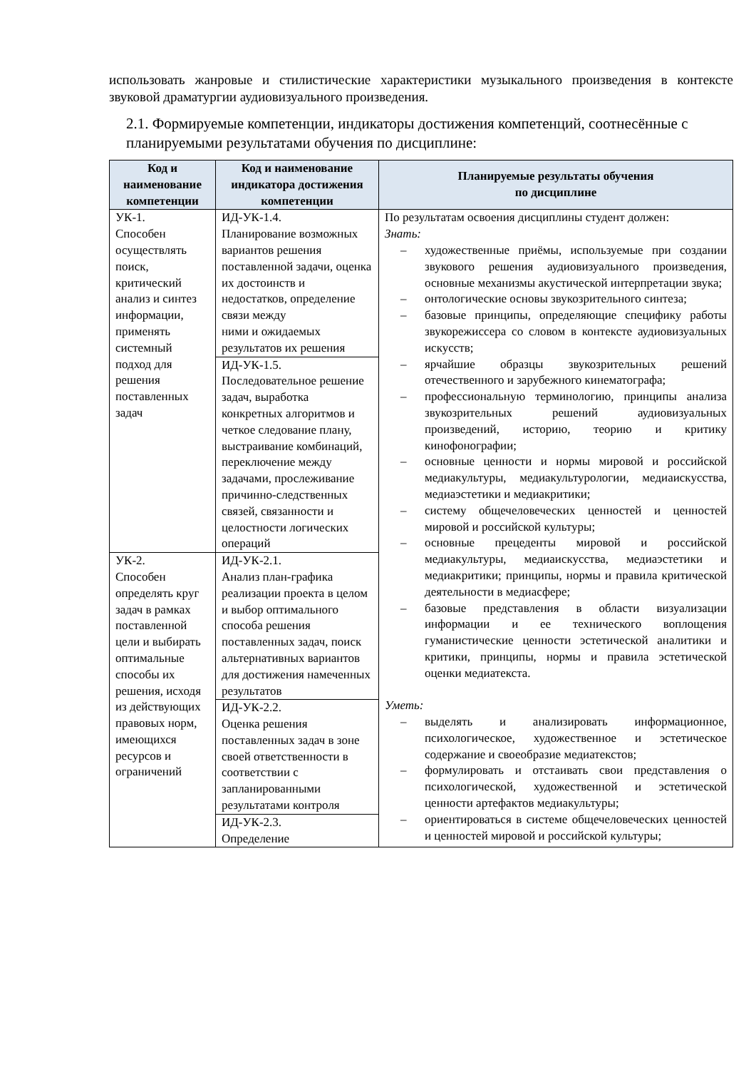использовать жанровые и стилистические характеристики музыкального произведения в контексте звуковой драматургии аудиовизуального произведения.
2.1. Формируемые компетенции, индикаторы достижения компетенций, соотнесённые с планируемыми результатами обучения по дисциплине:
| Код и наименование компетенции | Код и наименование индикатора достижения компетенции | Планируемые результаты обучения по дисциплине |
| --- | --- | --- |
| УК-1. Способен осуществлять поиск, критический анализ и синтез информации, применять системный подход для решения поставленных задач | ИД-УК-1.4. Планирование возможных вариантов решения поставленной задачи, оценка их достоинств и недостатков, определение связи между ними и ожидаемых результатов их решения | По результатам освоения дисциплины студент должен: Знать: – художественные приёмы, используемые при создании звукового решения аудиовизуального произведения, основные механизмы акустической интерпретации звука; – онтологические основы звукозрительного синтеза; – базовые принципы, определяющие специфику работы звукорежиссера со словом в контексте аудиовизуальных искусств; – ярчайшие образцы звукозрительных решений отечественного и зарубежного кинематографа; – профессиональную терминологию, принципы анализа звукозрительных решений аудиовизуальных произведений, историю, теорию и критику кинофонографии; – основные ценности и нормы мировой и российской медиакультуры, медиакультурологии, медиаискусства, медиаэстетики и медиакритики; – систему общечеловеческих ценностей и ценностей мировой и российской культуры; – основные прецеденты мировой и российской медиакультуры, медиаискусства, медиаэстетики и медиакритики; принципы, нормы и правила критической деятельности в медиасфере; – базовые представления в области визуализации информации и ее технического воплощения гуманистические ценности эстетической аналитики и критики, принципы, нормы и правила эстетической оценки медиатекста. Уметь: – выделять и анализировать информационное, психологическое, художественное и эстетическое содержание и своеобразие медиатекстов; – формулировать и отстаивать свои представления о психологической, художественной и эстетической ценности артефактов медиакультуры; – ориентироваться в системе общечеловеческих ценностей и ценностей мировой и российской культуры; |
| | ИД-УК-1.5. Последовательное решение задач, выработка конкретных алгоритмов и четкое следование плану, выстраивание комбинаций, переключение между задачами, прослеживание причинно-следственных связей, связанности и целостности логических операций | |
| УК-2. Способен определять круг задач в рамках поставленной цели и выбирать оптимальные способы их решения, исходя из действующих правовых норм, имеющихся ресурсов и ограничений | ИД-УК-2.1. Анализ план-графика реализации проекта в целом и выбор оптимального способа решения поставленных задач, поиск альтернативных вариантов для достижения намеченных результатов | |
| | ИД-УК-2.2. Оценка решения поставленных задач в зоне своей ответственности в соответствии с запланированными результатами контроля | |
| | ИД-УК-2.3. Определение | |